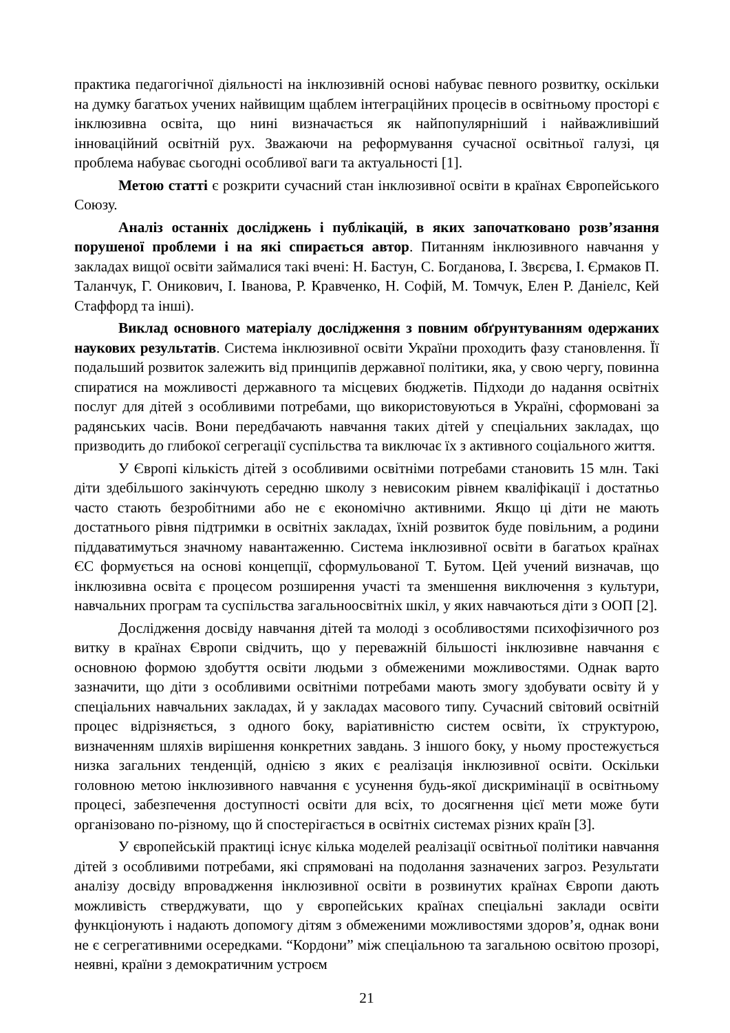практика педагогічної діяльності на інклюзивній основі набуває певного розвитку, оскільки на думку багатьох учених найвищим щаблем інтеграційних процесів в освітньому просторі є інклюзивна освіта, що нині визначається як найпопулярніший і найважливіший інноваційний освітній рух. Зважаючи на реформування сучасної освітньої галузі, ця проблема набуває сьогодні особливої ваги та актуальності [1].
Метою статті є розкрити сучасний стан інклюзивної освіти в країнах Європейського Союзу.
Аналіз останніх досліджень і публікацій, в яких започатковано розв’язання порушеної проблеми і на які спирається автор. Питанням інклюзивного навчання у закладах вищої освіти займалися такі вчені: Н. Бастун, С. Богданова, І. Звєрєва, І. Єрмаков П. Таланчук, Г. Оникович, І. Іванова, Р. Кравченко, Н. Софій, М. Томчук, Елен Р. Даніелс, Кей Стаффорд та інші).
Виклад основного матеріалу дослідження з повним обґрунтуванням одержаних наукових результатів. Система інклюзивної освіти України проходить фазу становлення. Її подальший розвиток залежить від принципів державної політики, яка, у свою чергу, повинна спиратися на можливості державного та місцевих бюджетів. Підходи до надання освітніх послуг для дітей з особливими потребами, що використовуються в Україні, сформовані за радянських часів. Вони передбачають навчання таких дітей у спеціальних закладах, що призводить до глибокої сегрегації суспільства та виключає їх з активного соціального життя.
У Європі кількість дітей з особливими освітніми потребами становить 15 млн. Такі діти здебільшого закінчують середню школу з невисоким рівнем кваліфікації і достатньо часто стають безробітними або не є економічно активними. Якщо ці діти не мають достатнього рівня підтримки в освітніх закладах, їхній розвиток буде повільним, а родини піддаватимуться значному навантаженню. Система інклюзивної освіти в багатьох країнах ЄС формується на основі концепції, сформульованої Т. Бутом. Цей учений визначав, що інклюзивна освіта є процесом розширення участі та зменшення виключення з культури, навчальних програм та суспільства загальноосвітніх шкіл, у яких навчаються діти з ООП [2].
Дослідження досвіду навчання дітей та молоді з особливостями психофізичного роз витку в країнах Європи свідчить, що у переважній більшості інклюзивне навчання є основною формою здобуття освіти людьми з обмеженими можливостями. Однак варто зазначити, що діти з особливими освітніми потребами мають змогу здобувати освіту й у спеціальних навчальних закладах, й у закладах масового типу. Сучасний світовий освітній процес відрізняється, з одного боку, варіативністю систем освіти, їх структурою, визначенням шляхів вирішення конкретних завдань. З іншого боку, у ньому простежується низка загальних тенденцій, однією з яких є реалізація інклюзивної освіти. Оскільки головною метою інклюзивного навчання є усунення будь-якої дискримінації в освітньому процесі, забезпечення доступності освіти для всіх, то досягнення цієї мети може бути організовано по-різному, що й спостерігається в освітніх системах різних країн [3].
У європейській практиці існує кілька моделей реалізації освітньої політики навчання дітей з особливими потребами, які спрямовані на подолання зазначених загроз. Результати аналізу досвіду впровадження інклюзивної освіти в розвинутих країнах Європи дають можливість стверджувати, що у європейських країнах спеціальні заклади освіти функціонують і надають допомогу дітям з обмеженими можливостями здоров’я, однак вони не є сегрегативними осередками. “Кордони” між спеціальною та загальною освітою прозорі, неявні, країни з демократичним устроєм
21